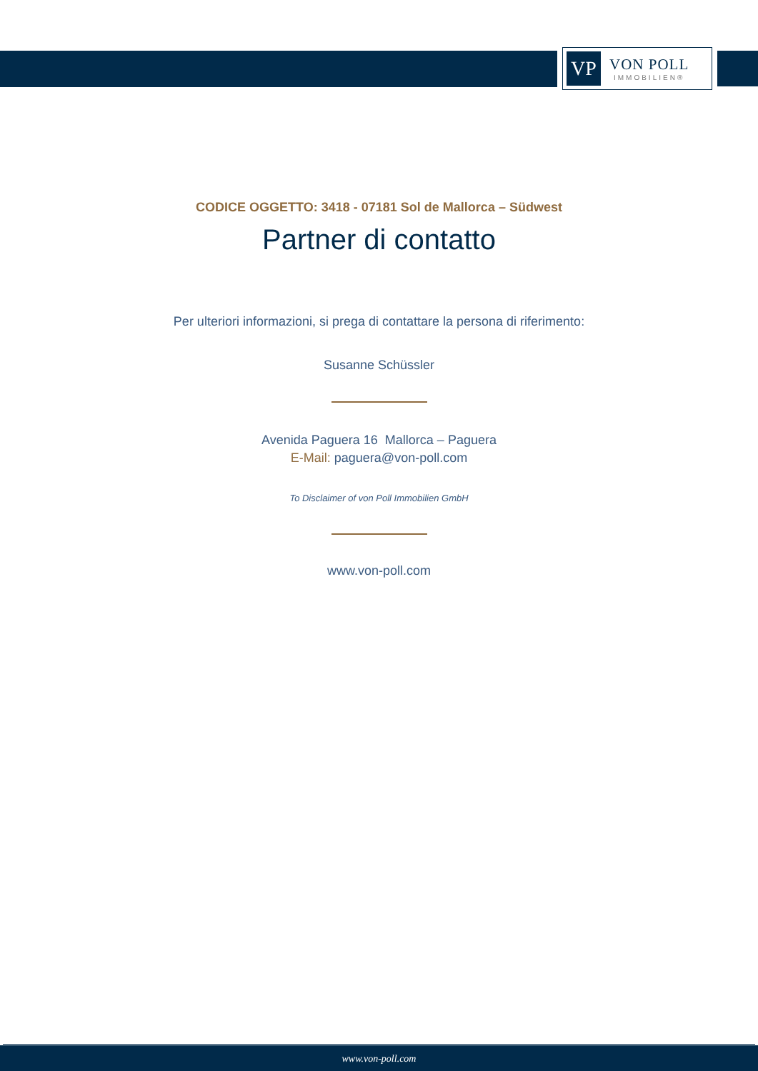VP
VON POLL
IMMOBILIEN®
CODICE OGGETTO: 3418 - 07181 Sol de Mallorca – Südwest
Partner di contatto
Per ulteriori informazioni, si prega di contattare la persona di riferimento:
Susanne Schüssler
Avenida Paguera 16 Mallorca – Paguera
E-Mail: paguera@von-poll.com
To Disclaimer of von Poll Immobilien GmbH
www.von-poll.com
www.von-poll.com